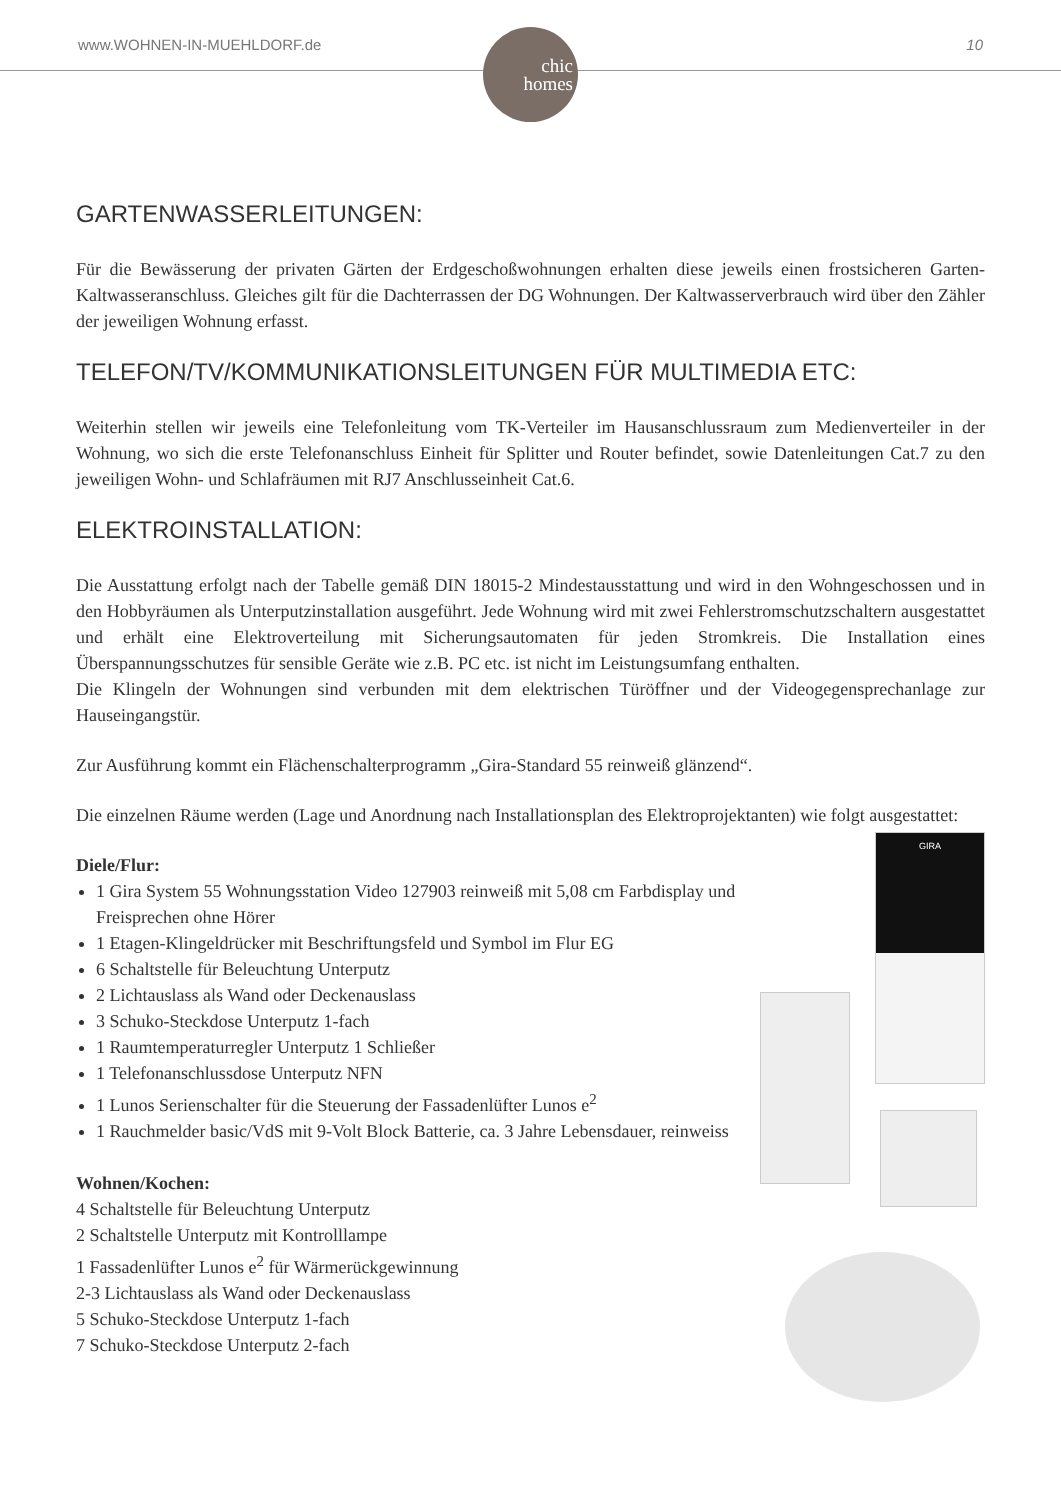www.WOHNEN-IN-MUEHLDORF.de 10
chic
homes
GARTENWASSERLEITUNGEN:
Für die Bewässerung der privaten Gärten der Erdgeschoßwohnungen erhalten diese jeweils einen frostsicheren Garten-Kaltwasseranschluss. Gleiches gilt für die Dachterrassen der DG Wohnungen. Der Kaltwasserverbrauch wird über den Zähler der jeweiligen Wohnung erfasst.
TELEFON/TV/KOMMUNIKATIONSLEITUNGEN FÜR MULTIMEDIA ETC:
Weiterhin stellen wir jeweils eine Telefonleitung vom TK-Verteiler im Hausanschlussraum zum Medienverteiler in der Wohnung, wo sich die erste Telefonanschluss Einheit für Splitter und Router befindet, sowie Datenleitungen Cat.7 zu den jeweiligen Wohn- und Schlafräumen mit RJ7 Anschlusseinheit Cat.6.
ELEKTROINSTALLATION:
Die Ausstattung erfolgt nach der Tabelle gemäß DIN 18015-2 Mindestausstattung und wird in den Wohngeschossen und in den Hobbyräumen als Unterputzinstallation ausgeführt. Jede Wohnung wird mit zwei Fehlerstromschutzschaltern ausgestattet und erhält eine Elektroverteilung mit Sicherungsautomaten für jeden Stromkreis. Die Installation eines Überspannungsschutzes für sensible Geräte wie z.B. PC etc. ist nicht im Leistungsumfang enthalten.
Die Klingeln der Wohnungen sind verbunden mit dem elektrischen Türöffner und der Videogegensprechanlage zur Hauseingangstür.
Zur Ausführung kommt ein Flächenschalterprogramm „Gira-Standard 55 reinweiß glänzend“.
Die einzelnen Räume werden (Lage und Anordnung nach Installationsplan des Elektroprojektanten) wie folgt ausgestattet:
Diele/Flur:
1 Gira System 55 Wohnungsstation Video 127903 reinweiß mit 5,08 cm Farbdisplay und Freisprechen ohne Hörer
1 Etagen-Klingeldrücker mit Beschriftungsfeld und Symbol im Flur EG
6 Schaltstelle für Beleuchtung Unterputz
2 Lichtauslass als Wand oder Deckenauslass
3 Schuko-Steckdose Unterputz 1-fach
1 Raumtemperaturregler Unterputz 1 Schließer
1 Telefonanschlussdose Unterputz NFN
1 Lunos Serienschalter für die Steuerung der Fassadenlüfter Lunos e<sup>2</sup>
1 Rauchmelder basic/VdS mit 9-Volt Block Batterie, ca. 3 Jahre Lebensdauer, reinweiss
Wohnen/Kochen:
4 Schaltstelle für Beleuchtung Unterputz
2 Schaltstelle Unterputz mit Kontrolllampe
1 Fassadenlüfter Lunos e<sup>2</sup> für Wärmerückgewinnung
2-3 Lichtauslass als Wand oder Deckenauslass
5 Schuko-Steckdose Unterputz 1-fach
7 Schuko-Steckdose Unterputz 2-fach
GIRA